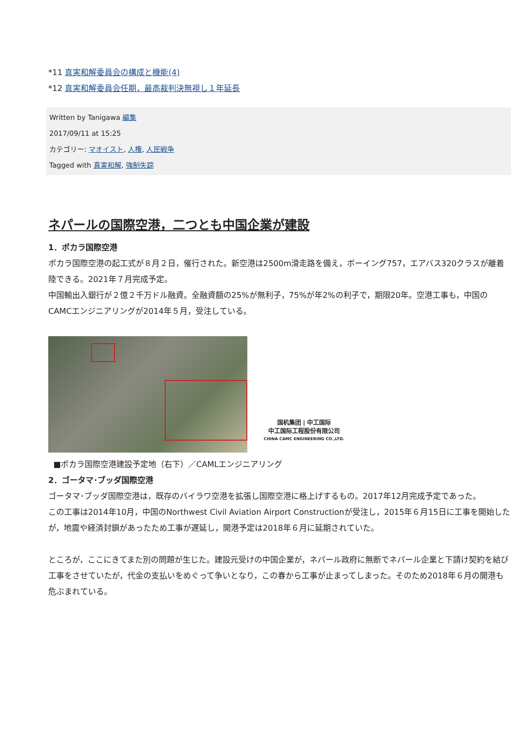*11 真実和解委員会の構成と機能(4)
*12 真実和解委員会任期，最高裁判決無視し１年延長
Written by Tanigawa 編集
2017/09/11 at 15:25
カテゴリー: マオイスト, 人権, 人民戦争
Tagged with 真実和解, 強制失踪
ネパールの国際空港，二つとも中国企業が建設
1．ポカラ国際空港
ポカラ国際空港の起工式が８月２日，催行された。新空港は2500m滑走路を備え，ボーイング757，エアバス320クラスが離着陸できる。2021年７月完成予定。
中国輸出入銀行が２億２千万ドル融資。全融資額の25%が無利子，75%が年2%の利子で，期限20年。空港工事も，中国のCAMCエンジニアリングが2014年５月，受注している。
国机集团 | 中工国际
中工国际工程股份有限公司
CHINA CAMC ENGINEERING CO.,LTD.
■ポカラ国際空港建設予定地（右下）／CAMLエンジニアリング
2．ゴータマ･ブッダ国際空港
ゴータマ･ブッダ国際空港は，既存のバイラワ空港を拡張し国際空港に格上げするもの。2017年12月完成予定であった。
この工事は2014年10月，中国のNorthwest Civil Aviation Airport Constructionが受注し，2015年６月15日に工事を開始したが，地震や経済封鎖があったため工事が遅延し，開港予定は2018年６月に延期されていた。
ところが，ここにきてまた別の問題が生じた。建設元受けの中国企業が，ネパール政府に無断でネパール企業と下請け契約を結び工事をさせていたが，代金の支払いをめぐって争いとなり，この春から工事が止まってしまった。そのため2018年６月の開港も危ぶまれている。